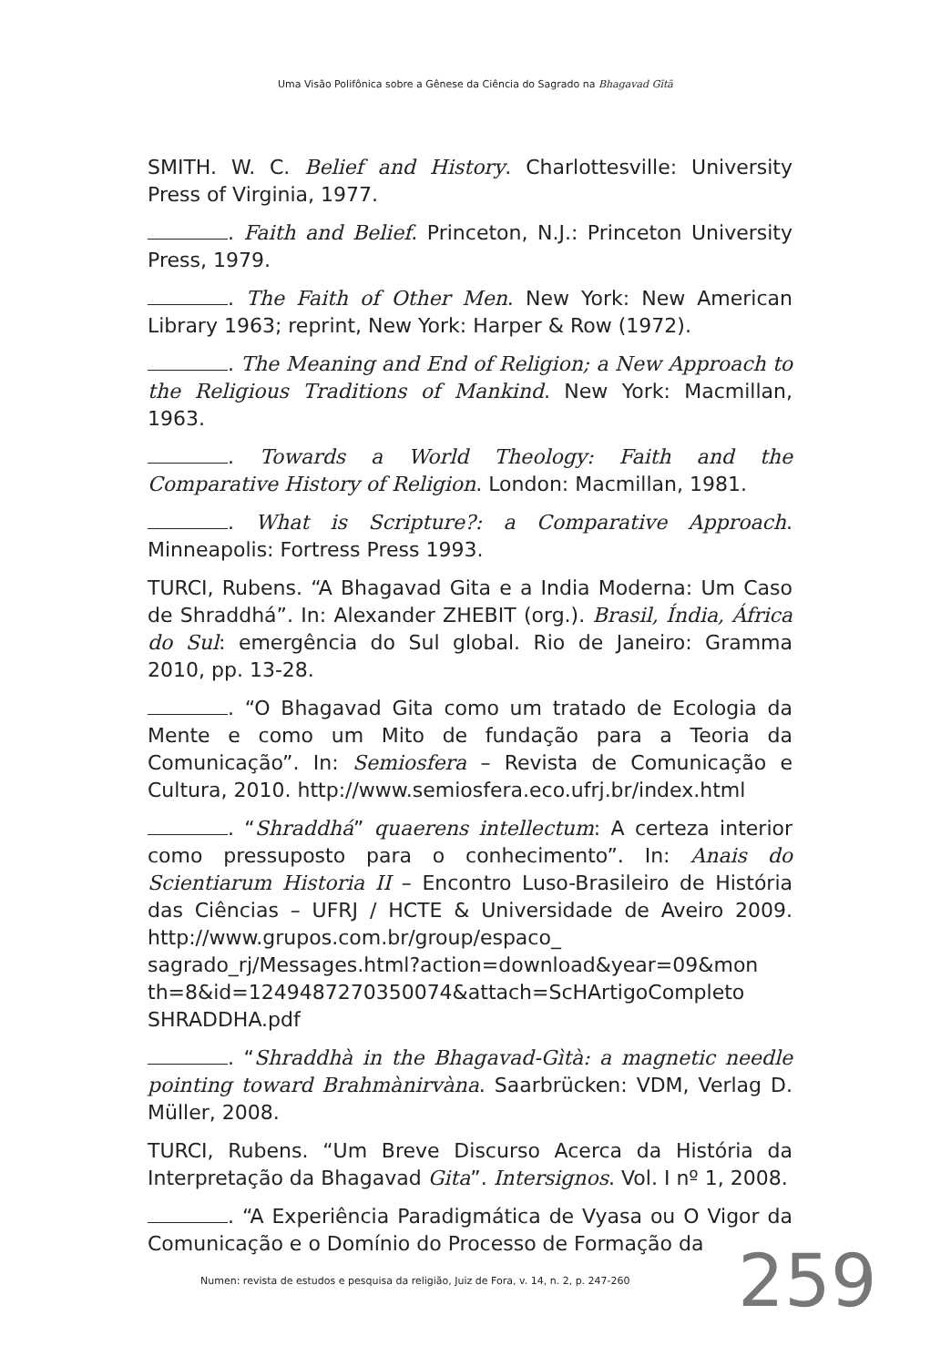Uma Visão Polifônica sobre a Gênese da Ciência do Sagrado na Bhagavad Gītā
SMITH. W. C. Belief and History. Charlottesville: University Press of Virginia, 1977.
. Faith and Belief. Princeton, N.J.: Princeton University Press, 1979.
. The Faith of Other Men. New York: New American Library 1963; reprint, New York: Harper & Row (1972).
. The Meaning and End of Religion; a New Approach to the Religious Traditions of Mankind. New York: Macmillan, 1963.
. Towards a World Theology: Faith and the Comparative History of Religion. London: Macmillan, 1981.
. What is Scripture?: a Comparative Approach. Minneapolis: Fortress Press 1993.
TURCI, Rubens. “A Bhagavad Gita e a India Moderna: Um Caso de Shraddhá”. In: Alexander ZHEBIT (org.). Brasil, Índia, África do Sul: emergência do Sul global. Rio de Janeiro: Gramma 2010, pp. 13-28.
. “O Bhagavad Gita como um tratado de Ecologia da Mente e como um Mito de fundação para a Teoria da Comunicação”. In: Semiosfera – Revista de Comunicação e Cultura, 2010. http://www.semiosfera.eco.ufrj.br/index.html
. “Shraddhá” quaerens intellectum: A certeza interior como pressuposto para o conhecimento”. In: Anais do Scientiarum Historia II – Encontro Luso-Brasileiro de História das Ciências – UFRJ / HCTE & Universidade de Aveiro 2009. http://www.grupos.com.br/group/espaco_ sagrado_rj/Messages.html?action=download&year=09&mon th=8&id=1249487270350074&attach=ScHArtigoCompleto SHRADDHA.pdf
. “Shraddhà in the Bhagavad-Gìtà: a magnetic needle pointing toward Brahmànirvàna. Saarbrücken: VDM, Verlag D. Müller, 2008.
TURCI, Rubens. “Um Breve Discurso Acerca da História da Interpretação da Bhagavad Gita”. Intersignos. Vol. I nº 1, 2008.
. “A Experiência Paradigmática de Vyasa ou O Vigor da Comunicação e o Domínio do Processo de Formação da
Numen: revista de estudos e pesquisa da religião, Juiz de Fora, v. 14, n. 2, p. 247-260
259